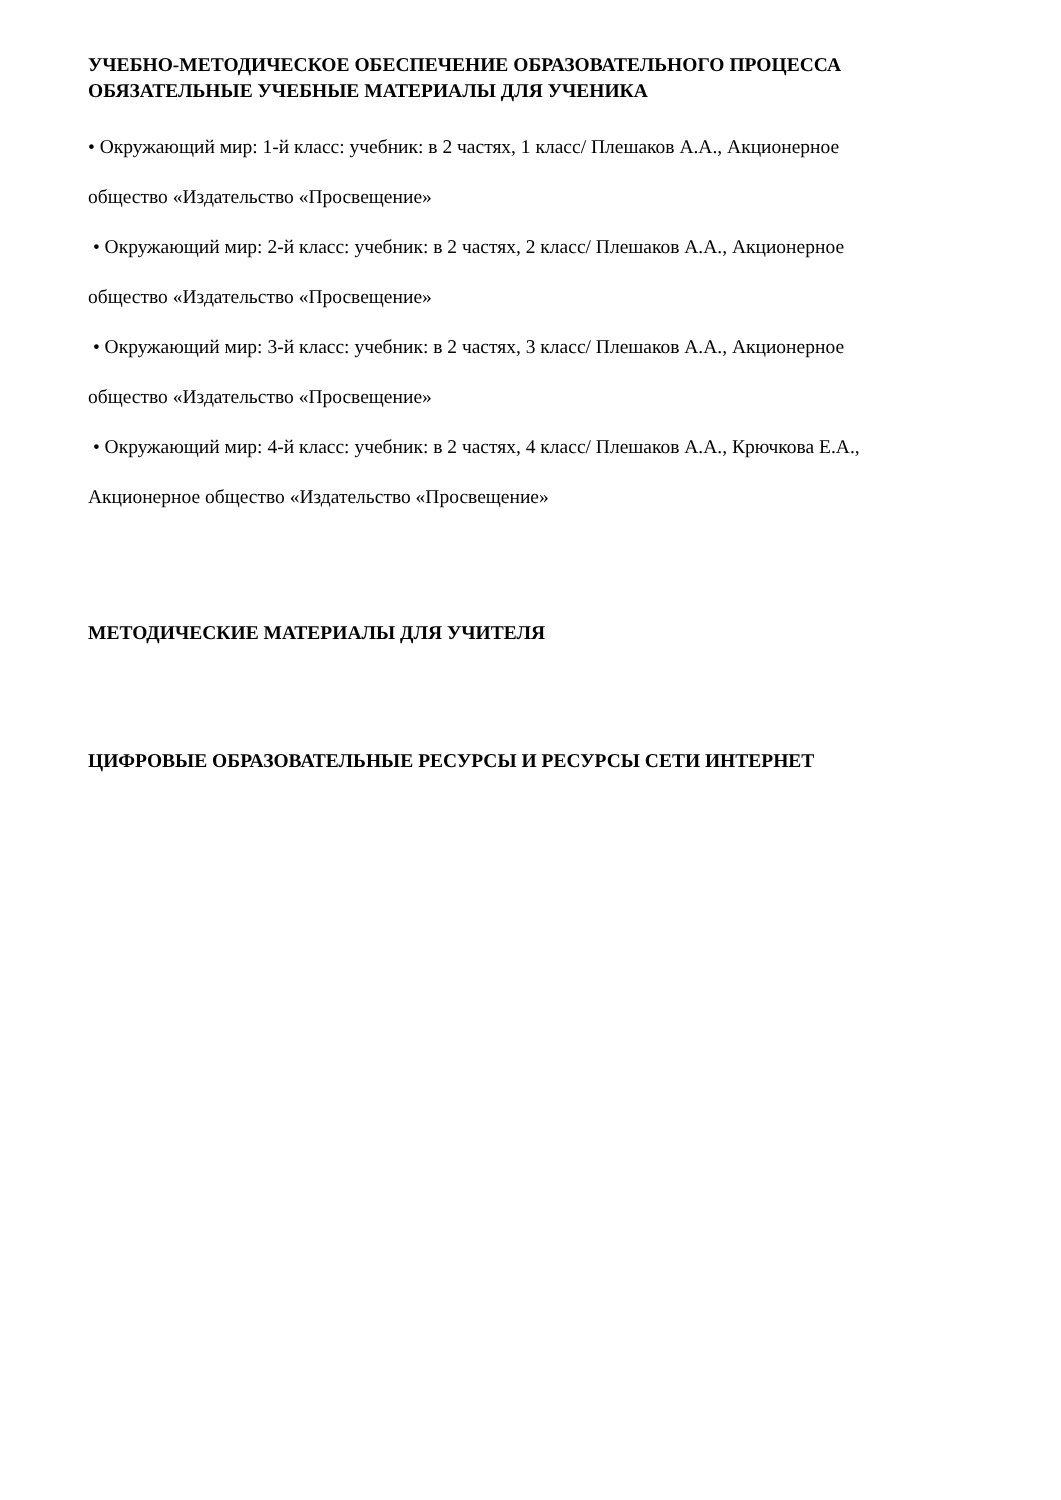УЧЕБНО-МЕТОДИЧЕСКОЕ ОБЕСПЕЧЕНИЕ ОБРАЗОВАТЕЛЬНОГО ПРОЦЕССА
ОБЯЗАТЕЛЬНЫЕ УЧЕБНЫЕ МАТЕРИАЛЫ ДЛЯ УЧЕНИКА
• Окружающий мир: 1-й класс: учебник: в 2 частях, 1 класс/ Плешаков А.А., Акционерное
общество «Издательство «Просвещение»
• Окружающий мир: 2-й класс: учебник: в 2 частях, 2 класс/ Плешаков А.А., Акционерное
общество «Издательство «Просвещение»
• Окружающий мир: 3-й класс: учебник: в 2 частях, 3 класс/ Плешаков А.А., Акционерное
общество «Издательство «Просвещение»
• Окружающий мир: 4-й класс: учебник: в 2 частях, 4 класс/ Плешаков А.А., Крючкова Е.А.,
Акционерное общество «Издательство «Просвещение»
МЕТОДИЧЕСКИЕ МАТЕРИАЛЫ ДЛЯ УЧИТЕЛЯ
ЦИФРОВЫЕ ОБРАЗОВАТЕЛЬНЫЕ РЕСУРСЫ И РЕСУРСЫ СЕТИ ИНТЕРНЕТ